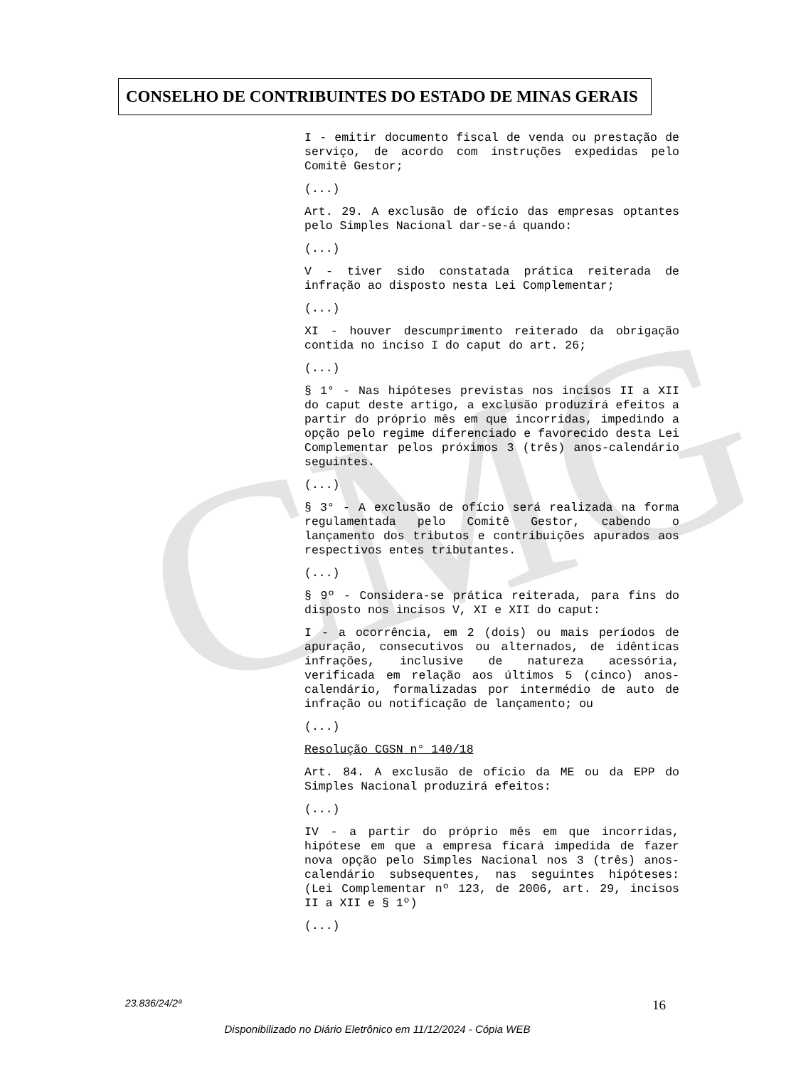CMG
CONSELHO DE CONTRIBUINTES DO ESTADO DE MINAS GERAIS
I - emitir documento fiscal de venda ou prestação de serviço, de acordo com instruções expedidas pelo Comitê Gestor;
(...)
Art. 29. A exclusão de ofício das empresas optantes pelo Simples Nacional dar-se-á quando:
(...)
V - tiver sido constatada prática reiterada de infração ao disposto nesta Lei Complementar;
(...)
XI - houver descumprimento reiterado da obrigação contida no inciso I do caput do art. 26;
(...)
§ 1° - Nas hipóteses previstas nos incisos II a XII do caput deste artigo, a exclusão produzirá efeitos a partir do próprio mês em que incorridas, impedindo a opção pelo regime diferenciado e favorecido desta Lei Complementar pelos próximos 3 (três) anos-calendário seguintes.
(...)
§ 3° - A exclusão de ofício será realizada na forma regulamentada pelo Comitê Gestor, cabendo o lançamento dos tributos e contribuições apurados aos respectivos entes tributantes.
(...)
§ 9º - Considera-se prática reiterada, para fins do disposto nos incisos V, XI e XII do caput:
I - a ocorrência, em 2 (dois) ou mais períodos de apuração, consecutivos ou alternados, de idênticas infrações, inclusive de natureza acessória, verificada em relação aos últimos 5 (cinco) anos-calendário, formalizadas por intermédio de auto de infração ou notificação de lançamento; ou
(...)
Resolução CGSN n° 140/18
Art. 84. A exclusão de ofício da ME ou da EPP do Simples Nacional produzirá efeitos:
(...)
IV - a partir do próprio mês em que incorridas, hipótese em que a empresa ficará impedida de fazer nova opção pelo Simples Nacional nos 3 (três) anos-calendário subsequentes, nas seguintes hipóteses: (Lei Complementar nº 123, de 2006, art. 29, incisos II a XII e § 1º)
(...)
23.836/24/2ª 16
Disponibilizado no Diário Eletrônico em 11/12/2024 - Cópia WEB